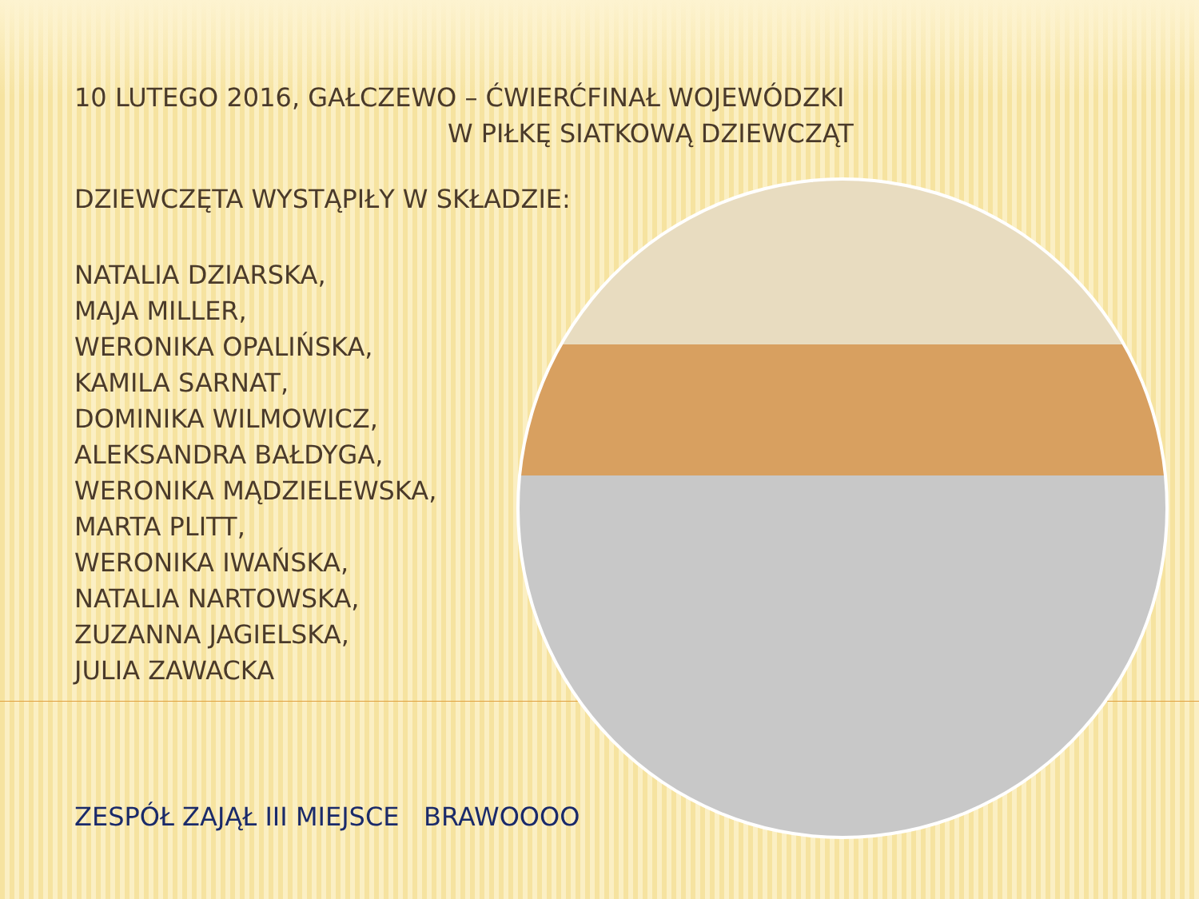10 LUTEGO 2016, GAŁCZEWO – ĆWIERĆFINAŁ WOJEWÓDZKI
W PIŁKĘ SIATKOWĄ DZIEWCZĄT
DZIEWCZĘTA WYSTĄPIŁY W SKŁADZIE:
NATALIA DZIARSKA,
MAJA MILLER,
WERONIKA OPALIŃSKA,
KAMILA SARNAT,
DOMINIKA WILMOWICZ,
ALEKSANDRA BAŁDYGA,
WERONIKA MĄDZIELEWSKA,
MARTA PLITT,
WERONIKA IWAŃSKA,
NATALIA NARTOWSKA,
ZUZANNA JAGIELSKA,
JULIA ZAWACKA
ZESPÓŁ ZAJĄŁ III MIEJSCE BRAWOOOO